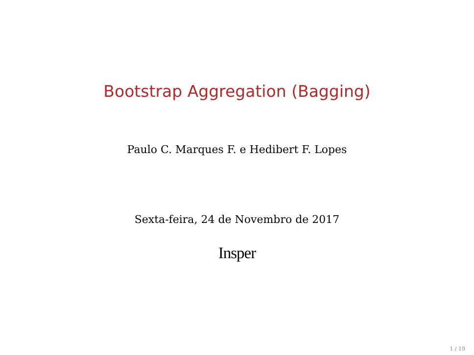Bootstrap Aggregation (Bagging)
Paulo C. Marques F. e Hedibert F. Lopes
Sexta-feira, 24 de Novembro de 2017
Insper
1 / 19